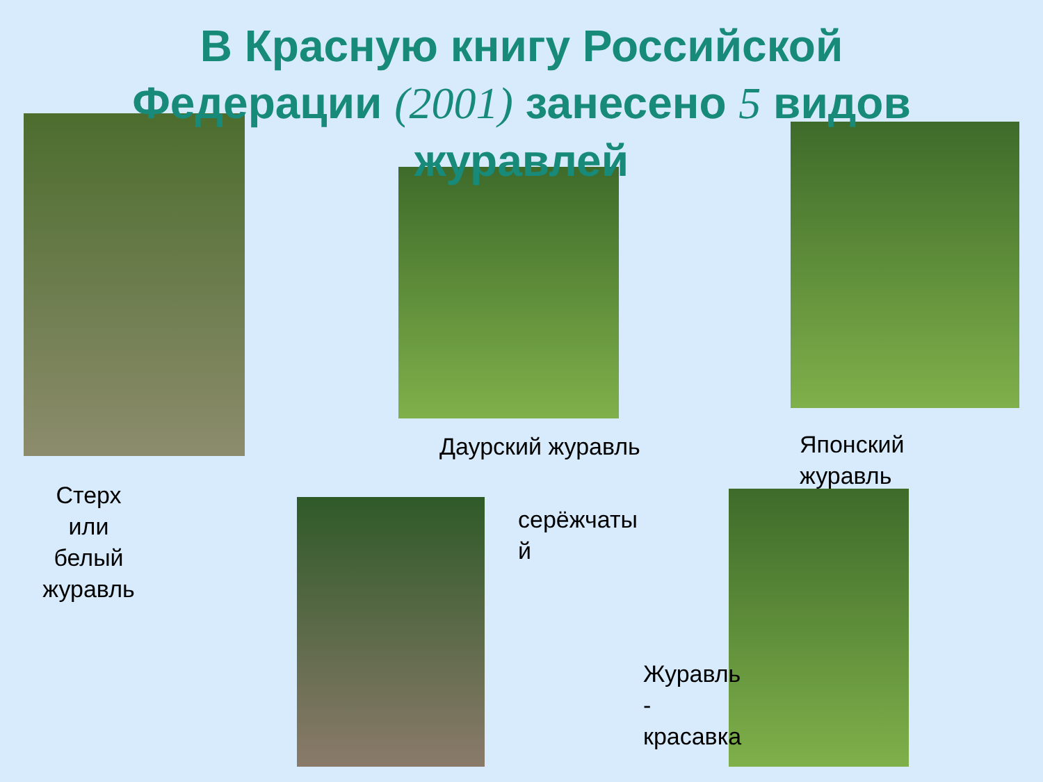В Красную книгу Российской
Федерации (2001) занесено 5 видов
журавлей
Стерх или белый журавль
Даурский журавль
Японский
журавль
серёжчаты
й
Журавль
-
красавка